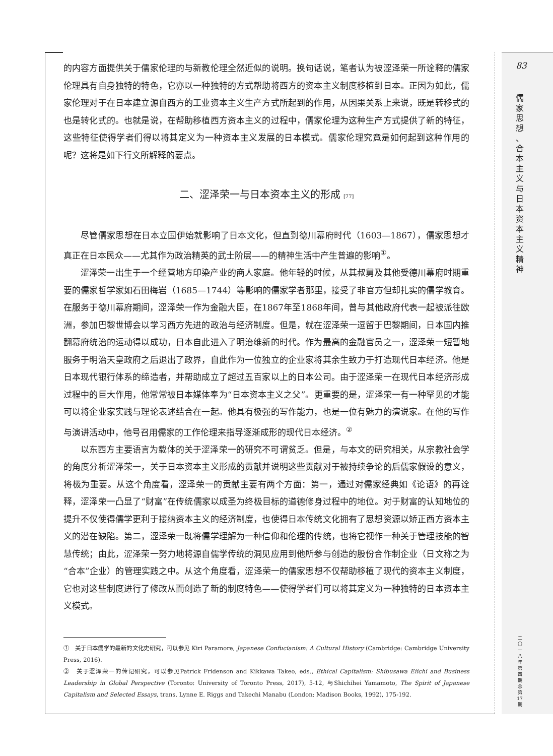的内容方面提供关于儒家伦理的与新教伦理全然近似的说明。换句话说，笔者认为被涩泽荣一所诠释的儒家伦理具有自身独特的特色，它亦以一种独特的方式帮助将西方的资本主义制度移植到日本。正因为如此，儒家伦理对于在日本建立源自西方的工业资本主义生产方式所起到的作用，从因果关系上来说，既是转移式的也是转化式的。也就是说，在帮助移植西方资本主义的过程中，儒家伦理为这种生产方式提供了新的特征，这些特征使得学者们得以将其定义为一种资本主义发展的日本模式。儒家伦理究竟是如何起到这种作用的呢？这将是如下行文所解释的要点。
二、涩泽荣一与日本资本主义的形成 [77]
尽管儒家思想在日本立国伊始就影响了日本文化，但直到德川幕府时代（1603—1867），儒家思想才真正在日本民众——尤其作为政治精英的武士阶层——的精神生活中产生普遍的影响<sup>①</sup>。
涩泽荣一出生于一个经营地方印染产业的商人家庭。他年轻的时候，从其叔舅及其他受德川幕府时期重要的儒家哲学家如石田梅岩（1685—1744）等影响的儒家学者那里，接受了非官方但却扎实的儒学教育。在服务于德川幕府期间，涩泽荣一作为金融大臣，在1867年至1868年间，曾与其他政府代表一起被派往欧洲，参加巴黎世博会以学习西方先进的政治与经济制度。但是，就在涩泽荣一逗留于巴黎期间，日本国内推翻幕府统治的运动得以成功，日本自此进入了明治维新的时代。作为最高的金融官员之一，涩泽荣一短暂地服务于明治天皇政府之后退出了政界，自此作为一位独立的企业家将其余生致力于打造现代日本经济。他是日本现代银行体系的缔造者，并帮助成立了超过五百家以上的日本公司。由于涩泽荣一在现代日本经济形成过程中的巨大作用，他常常被日本媒体奉为“日本资本主义之父”。更重要的是，涩泽荣一有一种罕见的才能可以将企业家实践与理论表述结合在一起。他具有极强的写作能力，也是一位有魅力的演说家。在他的写作与演讲活动中，他号召用儒家的工作伦理来指导逐渐成形的现代日本经济。<sup>②</sup>
以东西方主要语言为载体的关于涩泽荣一的研究不可谓贫乏。但是，与本文的研究相关，从宗教社会学的角度分析涩泽荣一，关于日本资本主义形成的贡献并说明这些贡献对于被持续争论的后儒家假设的意义，将极为重要。从这个角度看，涩泽荣一的贡献主要有两个方面：第一，通过对儒家经典如《论语》的再诠释，涩泽荣一凸显了“财富”在传统儒家以成圣为终极目标的道德修身过程中的地位。对于财富的认知地位的提升不仅使得儒学更利于接纳资本主义的经济制度，也使得日本传统文化拥有了思想资源以矫正西方资本主义的潜在缺陷。第二，涩泽荣一既将儒学理解为一种信仰和伦理的传统，也将它视作一种关于管理技能的智慧传统；由此，涩泽荣一努力地将源自儒学传统的洞见应用到他所参与创造的股份合作制企业（日文称之为“合本”企业）的管理实践之中。从这个角度看，涩泽荣一的儒家思想不仅帮助移植了现代的资本主义制度，它也对这些制度进行了修改从而创造了新的制度特色——使得学者们可以将其定义为一种独特的日本资本主义模式。
①　关于日本儒学的最新的文化史研究，可以参见 Kiri Paramore, Japanese Confucianism: A Cultural History (Cambridge: Cambridge University Press, 2016).
②　关于涩泽荣一的传记研究，可以参见Patrick Fridenson and Kikkawa Takeo, eds., Ethical Capitalism: Shibusawa Eiichi and Business Leadership in Global Perspective (Toronto: University of Toronto Press, 2017), 5-12, 与Shichihei Yamamoto, The Spirit of Japanese Capitalism and Selected Essays, trans. Lynne E. Riggs and Takechi Manabu (London: Madison Books, 1992), 175-192.
83
儒 家 思 想 、 合 本 主 义 与 日 本 资 本 主 义 精 神
二 〇 一 八 年 第 四 期 总 第 17 期